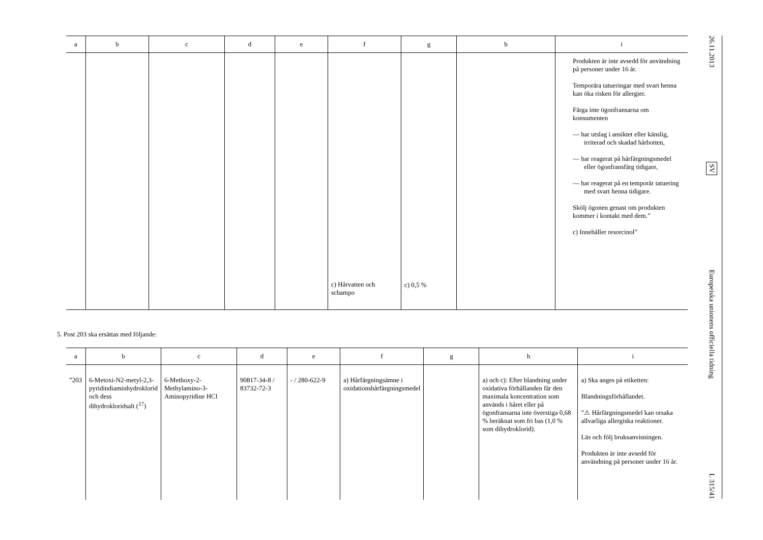| a | b | c | d | e | f | g | h | i |
| --- | --- | --- | --- | --- | --- | --- | --- | --- |
| | | | | | c) Hårvatten och schampo | c) 0,5 % | | Produkten är inte avsedd för användning på personer under 16 år. Temporära tatueringar med svart henna kan öka risken för allergier. Färga inte ögonfransarna om konsumenten — har utslag i ansiktet eller känslig, irriterad och skadad hårbotten, — har reagerat på hårfärgningsmedel eller ögonfransfärg tidigare, — har reagerat på en temporär tatuering med svart henna tidigare. Skölj ögonen genast om produkten kommer i kontakt med dem.” c) Innehåller resorcinol” |
5. Post 203 ska ersättas med följande:
| a | b | c | d | e | f | g | h | i |
| --- | --- | --- | --- | --- | --- | --- | --- | --- |
| ”203 | 6-Metoxi-N2-metyl-2,3-pyridindiaminhydroklorid och dess dihydrokloridsalt (<sup>17</sup>) | 6-Methoxy-2-Methylamino-3-Aminopyridine HCl | 90817-34-8 / 83732-72-3 | - / 280-622-9 | a) Hårfärgningsämne i oxidationshårfärgningsmedel | | a) och c): Efter blandning under oxidativa förhållanden får den maximala koncentration som används i håret eller på ögonfransarna inte överstiga 0,68 % beräknat som fri bas (1,0 % som dihydroklorid). | a) Ska anges på etiketten: Blandningsförhållandet. ”⚠ Hårfärgningsmedel kan orsaka allvarliga allergiska reaktioner. Läs och följ bruksanvisningen. Produkten är inte avsedd för användning på personer under 16 år. |
26.11.2013
SV
Europeiska unionens officiella tidning
L 315/41